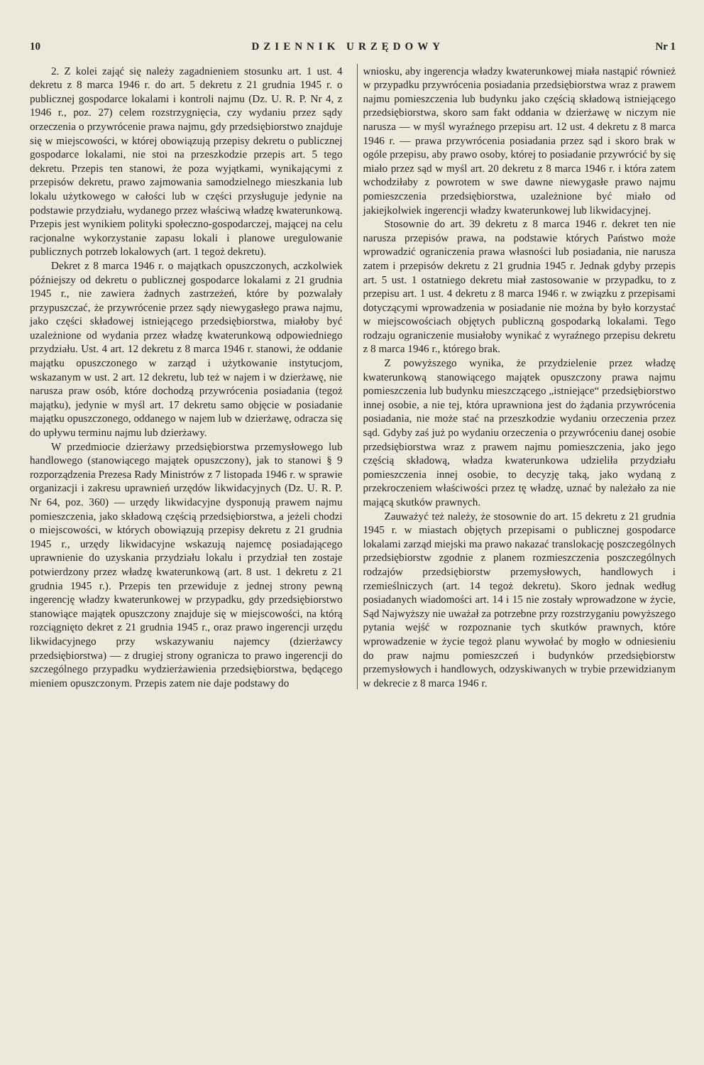10 DZIENNIK URZĘDOWY Nr 1
2. Z kolei zająć się należy zagadnieniem stosunku art. 1 ust. 4 dekretu z 8 marca 1946 r. do art. 5 dekretu z 21 grudnia 1945 r. o publicznej gospodarce lokalami i kontroli najmu (Dz. U. R. P. Nr 4, z 1946 r., poz. 27) celem rozstrzygnięcia, czy wydaniu przez sądy orzeczenia o przywrócenie prawa najmu, gdy przedsiębiorstwo znajduje się w miejscowości, w której obowiązują przepisy dekretu o publicznej gospodarce lokalami, nie stoi na przeszkodzie przepis art. 5 tego dekretu. Przepis ten stanowi, że poza wyjątkami, wynikającymi z przepisów dekretu, prawo zajmowania samodzielnego mieszkania lub lokalu użytkowego w całości lub w części przysługuje jedynie na podstawie przydziału, wydanego przez właściwą władzę kwaterunkową. Przepis jest wynikiem polityki społeczno-gospodarczej, mającej na celu racjonalne wykorzystanie zapasu lokali i planowe uregulowanie publicznych potrzeb lokalowych (art. 1 tegoż dekretu).
Dekret z 8 marca 1946 r. o majątkach opuszczonych, aczkolwiek późniejszy od dekretu o publicznej gospodarce lokalami z 21 grudnia 1945 r., nie zawiera żadnych zastrzeżeń, które by pozwalały przypuszczać, że przywrócenie przez sądy niewygasłego prawa najmu, jako części składowej istniejącego przedsiębiorstwa, miałoby być uzależnione od wydania przez władzę kwaterunkową odpowiedniego przydziału. Ust. 4 art. 12 dekretu z 8 marca 1946 r. stanowi, że oddanie majątku opuszczonego w zarząd i użytkowanie instytucjom, wskazanym w ust. 2 art. 12 dekretu, lub też w najem i w dzierżawę, nie narusza praw osób, które dochodzą przywrócenia posiadania (tegoż majątku), jedynie w myśl art. 17 dekretu samo objęcie w posiadanie majątku opuszczonego, oddanego w najem lub w dzierżawę, odracza się do upływu terminu najmu lub dzierżawy.
W przedmiocie dzierżawy przedsiębiorstwa przemysłowego lub handlowego (stanowiącego majątek opuszczony), jak to stanowi § 9 rozporządzenia Prezesa Rady Ministrów z 7 listopada 1946 r. w sprawie organizacji i zakresu uprawnień urzędów likwidacyjnych (Dz. U. R. P. Nr 64, poz. 360) — urzędy likwidacyjne dysponują prawem najmu pomieszczenia, jako składową częścią przedsiębiorstwa, a jeżeli chodzi o miejscowości, w których obowiązują przepisy dekretu z 21 grudnia 1945 r., urzędy likwidacyjne wskazują najemcę posiadającego uprawnienie do uzyskania przydziału lokalu i przydział ten zostaje potwierdzony przez władzę kwaterunkową (art. 8 ust. 1 dekretu z 21 grudnia 1945 r.). Przepis ten przewiduje z jednej strony pewną ingerencję władzy kwaterunkowej w przypadku, gdy przedsiębiorstwo stanowiące majątek opuszczony znajduje się w miejscowości, na którą rozciągnięto dekret z 21 grudnia 1945 r., oraz prawo ingerencji urzędu likwidacyjnego przy wskazywaniu najemcy (dzierżawcy przedsiębiorstwa) — z drugiej strony ogranicza to prawo ingerencji do szczególnego przypadku wydzierżawienia przedsiębiorstwa, będącego mieniem opuszczonym. Przepis zatem nie daje podstawy do
wniosku, aby ingerencja władzy kwaterunkowej miała nastąpić również w przypadku przywrócenia posiadania przedsiębiorstwa wraz z prawem najmu pomieszczenia lub budynku jako częścią składową istniejącego przedsiębiorstwa, skoro sam fakt oddania w dzierżawę w niczym nie narusza — w myśl wyraźnego przepisu art. 12 ust. 4 dekretu z 8 marca 1946 r. — prawa przywrócenia posiadania przez sąd i skoro brak w ogóle przepisu, aby prawo osoby, której to posiadanie przywrócić by się miało przez sąd w myśl art. 20 dekretu z 8 marca 1946 r. i która zatem wchodziłaby z powrotem w swe dawne niewygasłe prawo najmu pomieszczenia przedsiębiorstwa, uzależnione być miało od jakiejkolwiek ingerencji władzy kwaterunkowej lub likwidacyjnej.
Stosownie do art. 39 dekretu z 8 marca 1946 r. dekret ten nie narusza przepisów prawa, na podstawie których Państwo może wprowadzić ograniczenia prawa własności lub posiadania, nie narusza zatem i przepisów dekretu z 21 grudnia 1945 r. Jednak gdyby przepis art. 5 ust. 1 ostatniego dekretu miał zastosowanie w przypadku, to z przepisu art. 1 ust. 4 dekretu z 8 marca 1946 r. w związku z przepisami dotyczącymi wprowadzenia w posiadanie nie można by było korzystać w miejscowościach objętych publiczną gospodarką lokalami. Tego rodzaju ograniczenie musiałoby wynikać z wyraźnego przepisu dekretu z 8 marca 1946 r., którego brak.
Z powyższego wynika, że przydzielenie przez władzę kwaterunkową stanowiącego majątek opuszczony prawa najmu pomieszczenia lub budynku mieszczącego „istniejące“ przedsiębiorstwo innej osobie, a nie tej, która uprawniona jest do żądania przywrócenia posiadania, nie może stać na przeszkodzie wydaniu orzeczenia przez sąd. Gdyby zaś już po wydaniu orzeczenia o przywróceniu danej osobie przedsiębiorstwa wraz z prawem najmu pomieszczenia, jako jego częścią składową, władza kwaterunkowa udzieliła przydziału pomieszczenia innej osobie, to decyzję taką, jako wydaną z przekroczeniem właściwości przez tę władzę, uznać by należało za nie mającą skutków prawnych.
Zauważyć też należy, że stosownie do art. 15 dekretu z 21 grudnia 1945 r. w miastach objętych przepisami o publicznej gospodarce lokalami zarząd miejski ma prawo nakazać translokację poszczególnych przedsiębiorstw zgodnie z planem rozmieszczenia poszczególnych rodzajów przedsiębiorstw przemysłowych, handlowych i rzemieślniczych (art. 14 tegoż dekretu). Skoro jednak według posiadanych wiadomości art. 14 i 15 nie zostały wprowadzone w życie, Sąd Najwyższy nie uważał za potrzebne przy rozstrzyganiu powyższego pytania wejść w rozpoznanie tych skutków prawnych, które wprowadzenie w życie tegoż planu wywołać by mogło w odniesieniu do praw najmu pomieszczeń i budynków przedsiębiorstw przemysłowych i handlowych, odzyskiwanych w trybie przewidzianym w dekrecie z 8 marca 1946 r.